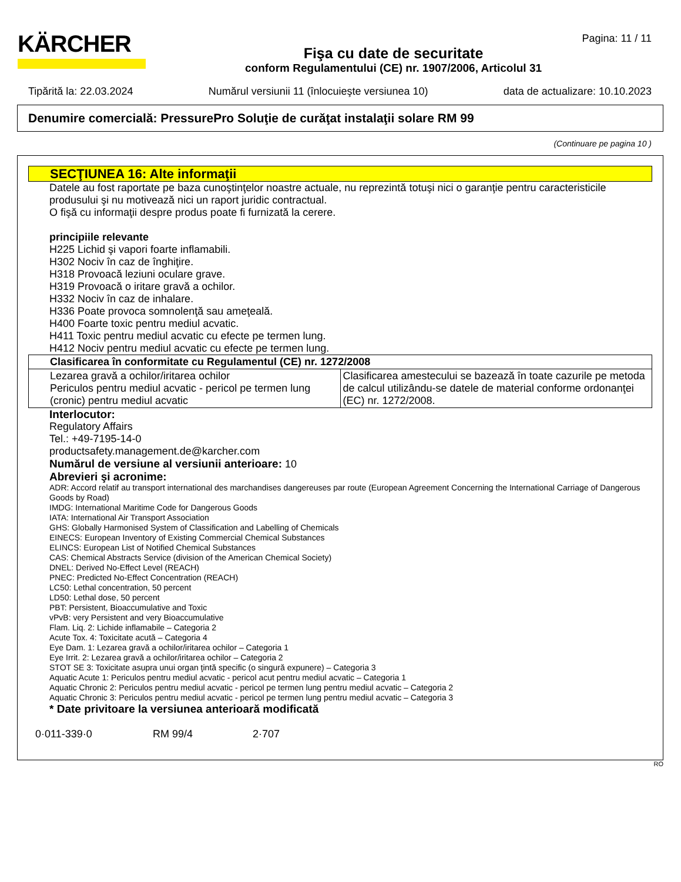KÄRCHER Pagina: 11 / 11
Fişa cu date de securitate
conform Regulamentului (CE) nr. 1907/2006, Articolul 31
Tipărită la: 22.03.2024 Numărul versiunii 11 (înlocuieşte versiunea 10) data de actualizare: 10.10.2023
Denumire comercială: PressurePro Soluţie de curăţat instalaţii solare RM 99
(Continuare pe pagina 10 )
SECŢIUNEA 16: Alte informaţii
Datele au fost raportate pe baza cunoştinţelor noastre actuale, nu reprezintă totuşi nici o garanţie pentru caracteristicile produsului şi nu motivează nici un raport juridic contractual.
O fişă cu informaţii despre produs poate fi furnizată la cerere.
principiile relevante
H225 Lichid şi vapori foarte inflamabili.
H302 Nociv în caz de înghiţire.
H318 Provoacă leziuni oculare grave.
H319 Provoacă o iritare gravă a ochilor.
H332 Nociv în caz de inhalare.
H336 Poate provoca somnolenţă sau ameţeală.
H400 Foarte toxic pentru mediul acvatic.
H411 Toxic pentru mediul acvatic cu efecte pe termen lung.
H412 Nociv pentru mediul acvatic cu efecte pe termen lung.
| Clasificarea în conformitate cu Regulamentul (CE) nr. 1272/2008 | |
| Lezarea gravă a ochilor/iritarea ochilor Periculos pentru mediul acvatic - pericol pe termen lung (cronic) pentru mediul acvatic | Clasificarea amestecului se bazează în toate cazurile pe metoda de calcul utilizându-se datele de material conforme ordonanţei (EC) nr. 1272/2008. |
Interlocutor:
Regulatory Affairs
Tel.: +49-7195-14-0
productsafety.management.de@karcher.com
Numărul de versiune al versiunii anterioare: 10
Abrevieri şi acronime:
ADR: Accord relatif au transport international des marchandises dangereuses par route (European Agreement Concerning the International Carriage of Dangerous Goods by Road)
IMDG: International Maritime Code for Dangerous Goods
IATA: International Air Transport Association
GHS: Globally Harmonised System of Classification and Labelling of Chemicals
EINECS: European Inventory of Existing Commercial Chemical Substances
ELINCS: European List of Notified Chemical Substances
CAS: Chemical Abstracts Service (division of the American Chemical Society)
DNEL: Derived No-Effect Level (REACH)
PNEC: Predicted No-Effect Concentration (REACH)
LC50: Lethal concentration, 50 percent
LD50: Lethal dose, 50 percent
PBT: Persistent, Bioaccumulative and Toxic
vPvB: very Persistent and very Bioaccumulative
Flam. Liq. 2: Lichide inflamabile – Categoria 2
Acute Tox. 4: Toxicitate acută – Categoria 4
Eye Dam. 1: Lezarea gravă a ochilor/iritarea ochilor – Categoria 1
Eye Irrit. 2: Lezarea gravă a ochilor/iritarea ochilor – Categoria 2
STOT SE 3: Toxicitate asupra unui organ ţintă specific (o singură expunere) – Categoria 3
Aquatic Acute 1: Periculos pentru mediul acvatic - pericol acut pentru mediul acvatic – Categoria 1
Aquatic Chronic 2: Periculos pentru mediul acvatic - pericol pe termen lung pentru mediul acvatic – Categoria 2
Aquatic Chronic 3: Periculos pentru mediul acvatic - pericol pe termen lung pentru mediul acvatic – Categoria 3
* Date privitoare la versiunea anterioară modificată
0·011-339·0 RM 99/4 2·707
RO